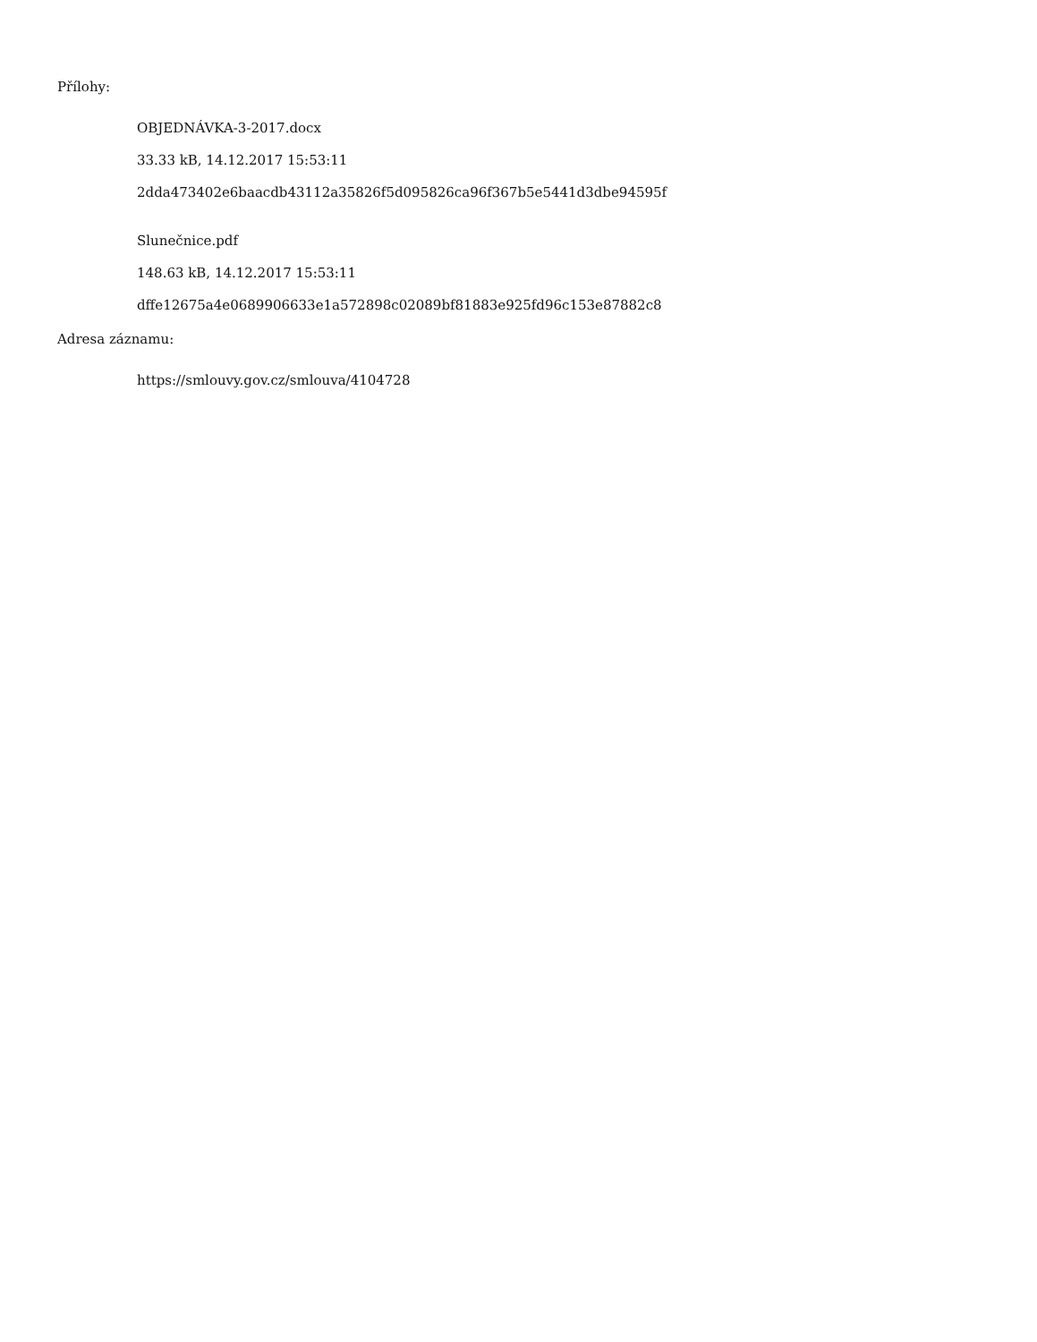Přílohy:
OBJEDNÁVKA-3-2017.docx
33.33 kB, 14.12.2017 15:53:11
2dda473402e6baacdb43112a35826f5d095826ca96f367b5e5441d3dbe94595f
Slunečnice.pdf
148.63 kB, 14.12.2017 15:53:11
dffe12675a4e0689906633e1a572898c02089bf81883e925fd96c153e87882c8
Adresa záznamu:
https://smlouvy.gov.cz/smlouva/4104728